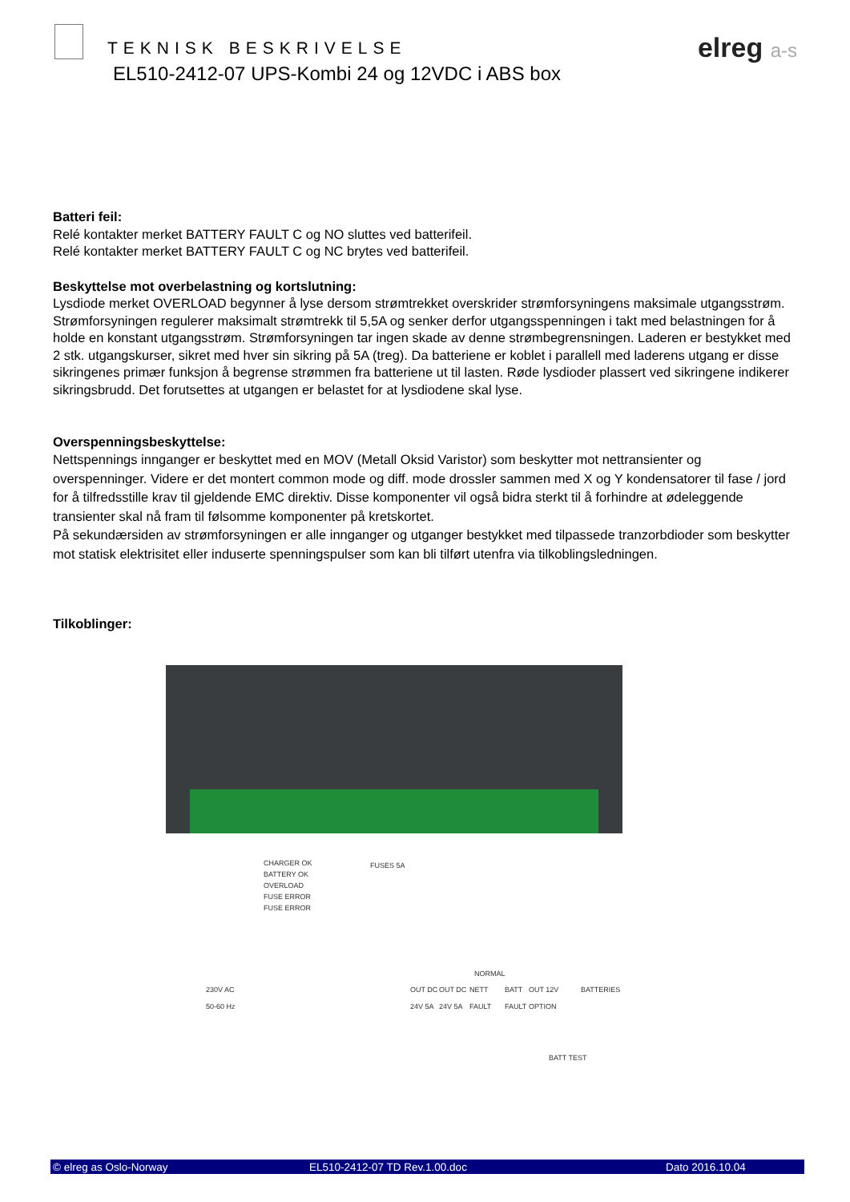TEKNISK BESKRIVELSE
EL510-2412-07 UPS-Kombi 24 og 12VDC i ABS box
elreg a-s
Batteri feil:
Relé kontakter merket BATTERY FAULT C og NO sluttes ved batterifeil.
Relé kontakter merket BATTERY FAULT C og NC brytes ved batterifeil.
Beskyttelse mot overbelastning og kortslutning:
Lysdiode merket OVERLOAD begynner å lyse dersom strømtrekket overskrider strømforsyningens maksimale utgangsstrøm. Strømforsyningen regulerer maksimalt strømtrekk til 5,5A og senker derfor utgangsspenningen i takt med belastningen for å holde en konstant utgangsstrøm. Strømforsyningen tar ingen skade av denne strømbegrensningen. Laderen er bestykket med 2 stk. utgangskurser, sikret med hver sin sikring på 5A (treg). Da batteriene er koblet i parallell med laderens utgang er disse sikringenes primær funksjon å begrense strømmen fra batteriene ut til lasten. Røde lysdioder plassert ved sikringene indikerer sikringsbrudd. Det forutsettes at utgangen er belastet for at lysdiodene skal lyse.
Overspenningsbeskyttelse:
Nettspennings innganger er beskyttet med en MOV (Metall Oksid Varistor) som beskytter mot nettransienter og overspenninger. Videre er det montert common mode og diff. mode drossler sammen med X og Y kondensatorer til fase / jord for å tilfredsstille krav til gjeldende EMC direktiv. Disse komponenter vil også bidra sterkt til å forhindre at ødeleggende transienter skal nå fram til følsomme komponenter på kretskortet.
På sekundærsiden av strømforsyningen er alle innganger og utganger bestykket med tilpassede tranzorbdioder som beskytter mot statisk elektrisitet eller induserte spenningspulser som kan bli tilført utenfra via tilkoblingsledningen.
Tilkoblinger:
CHARGER OK
BATTERY OK
OVERLOAD
FUSE ERROR
FUSE ERROR
FUSES 5A
230V AC
50-60 Hz
NORMAL
OUT DC
24V 5A
OUT DC
24V 5A
NETT
FAULT
BATT
FAULT
OUT 12V
OPTION
BATTERIES
BATT TEST
© elreg as Oslo-Norway EL510-2412-07 TD Rev.1.00.doc Dato 2016.10.04